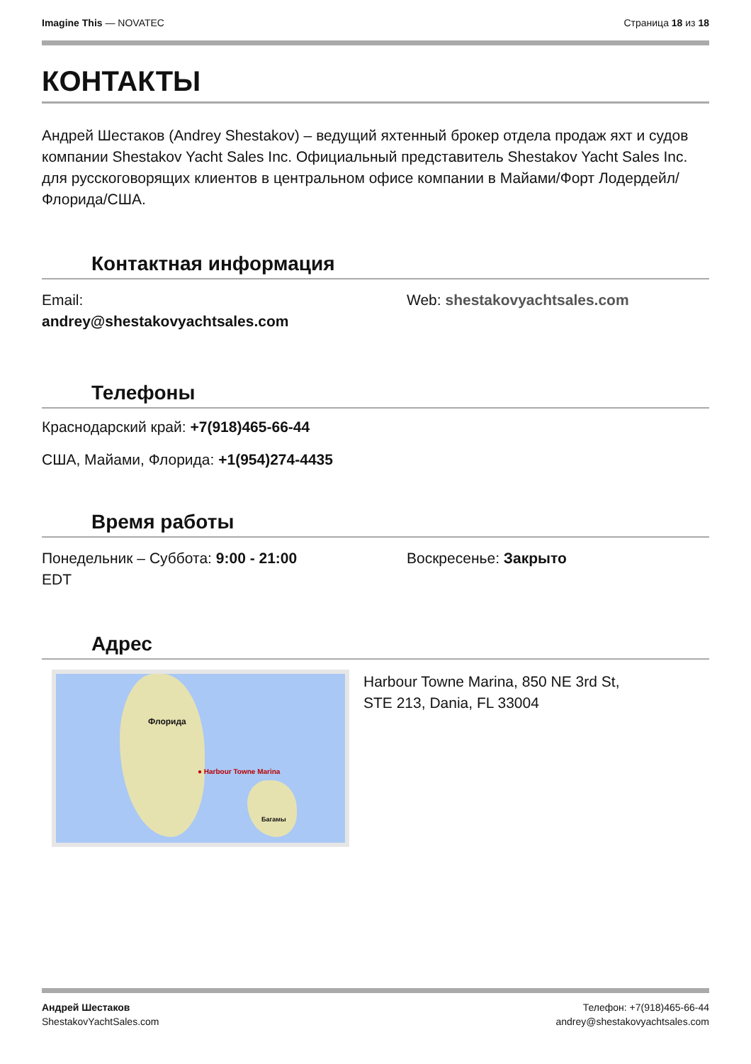Imagine This — NOVATEC Страница 18 из 18
КОНТАКТЫ
Андрей Шестаков (Andrey Shestakov) – ведущий яхтенный брокер отдела продаж яхт и судов компании Shestakov Yacht Sales Inc. Официальный представитель Shestakov Yacht Sales Inc. для русскоговорящих клиентов в центральном офисе компании в Майами/Форт Лодердейл/Флорида/США.
Контактная информация
Email:
andrey@shestakovyachtsales.com
Web: shestakovyachtsales.com
Телефоны
Краснодарский край: +7(918)465-66-44
США, Майами, Флорида: +1(954)274-4435
Время работы
Понедельник – Суббота: 9:00 - 21:00
EDT
Воскресенье: Закрыто
Адрес
Флорида
● Harbour Towne Marina
Багамы
Harbour Towne Marina, 850 NE 3rd St,
STE 213, Dania, FL 33004
Андрей Шестаков
ShestakovYachtSales.com
Телефон: +7(918)465-66-44
andrey@shestakovyachtsales.com